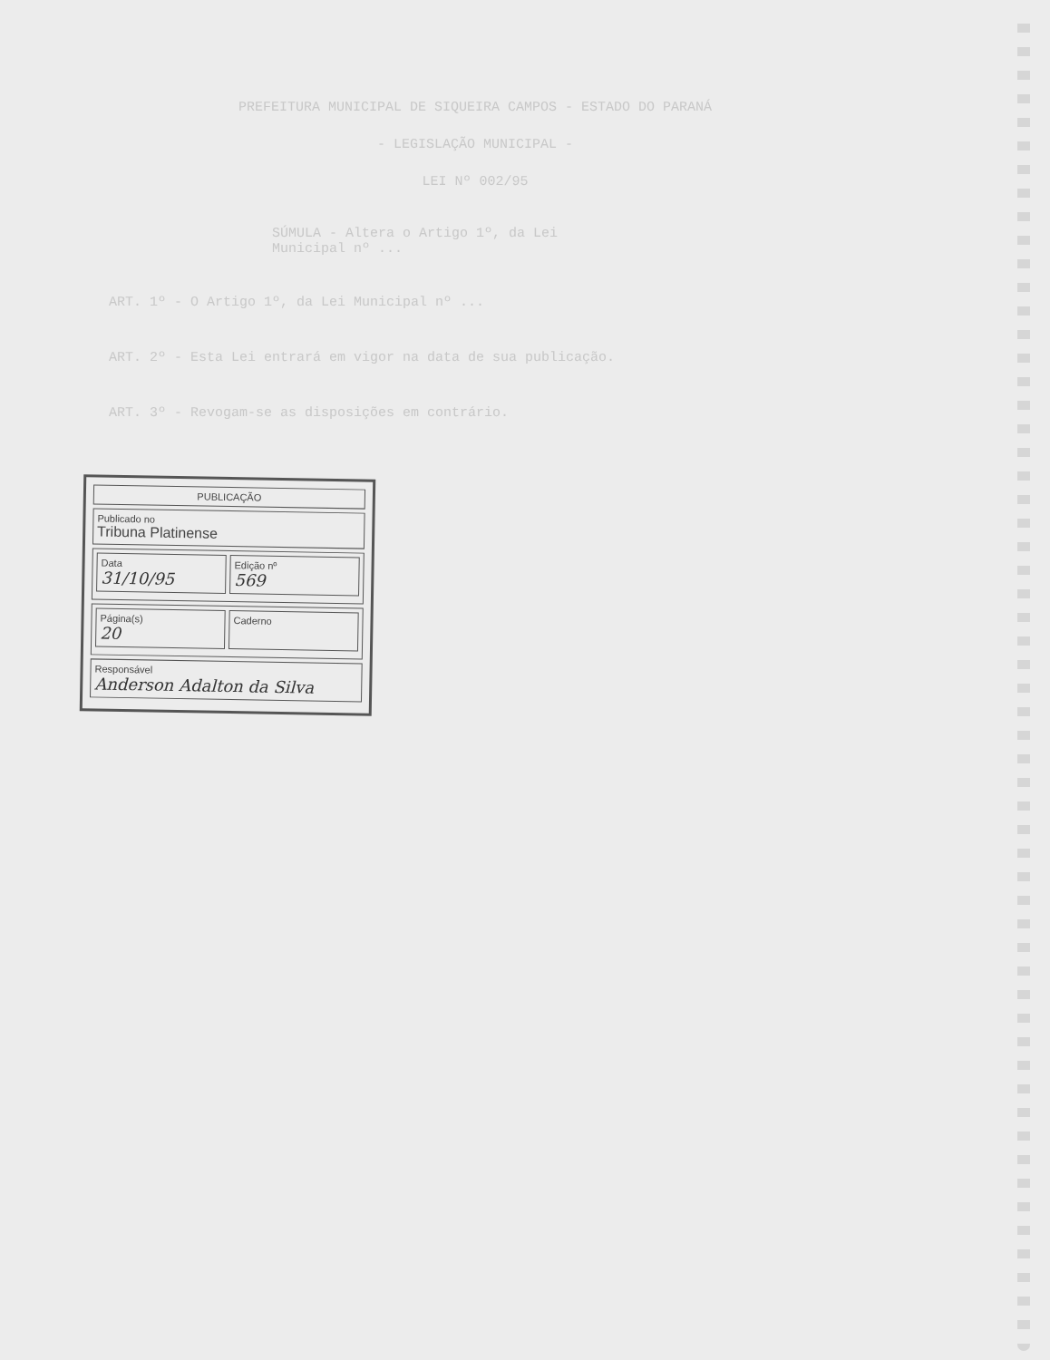PREFEITURA MUNICIPAL DE SIQUEIRA CAMPOS - ESTADO DO PARANÁ
- LEGISLAÇÃO MUNICIPAL -
LEI Nº 002/95
SÚMULA - Altera o Artigo 1º, da Lei Municipal nº ...
ART. 1º - O Artigo 1º, da Lei Municipal nº ...
ART. 2º - Esta Lei entrará em vigor na data de sua publicação.
ART. 3º - Revogam-se as disposições em contrário.
PUBLICAÇÃO
Publicado no
Tribuna Platinense
Data
31/10/95
Edição nº
569
Página(s)
20
Caderno
Responsável
Anderson Adalton da Silva